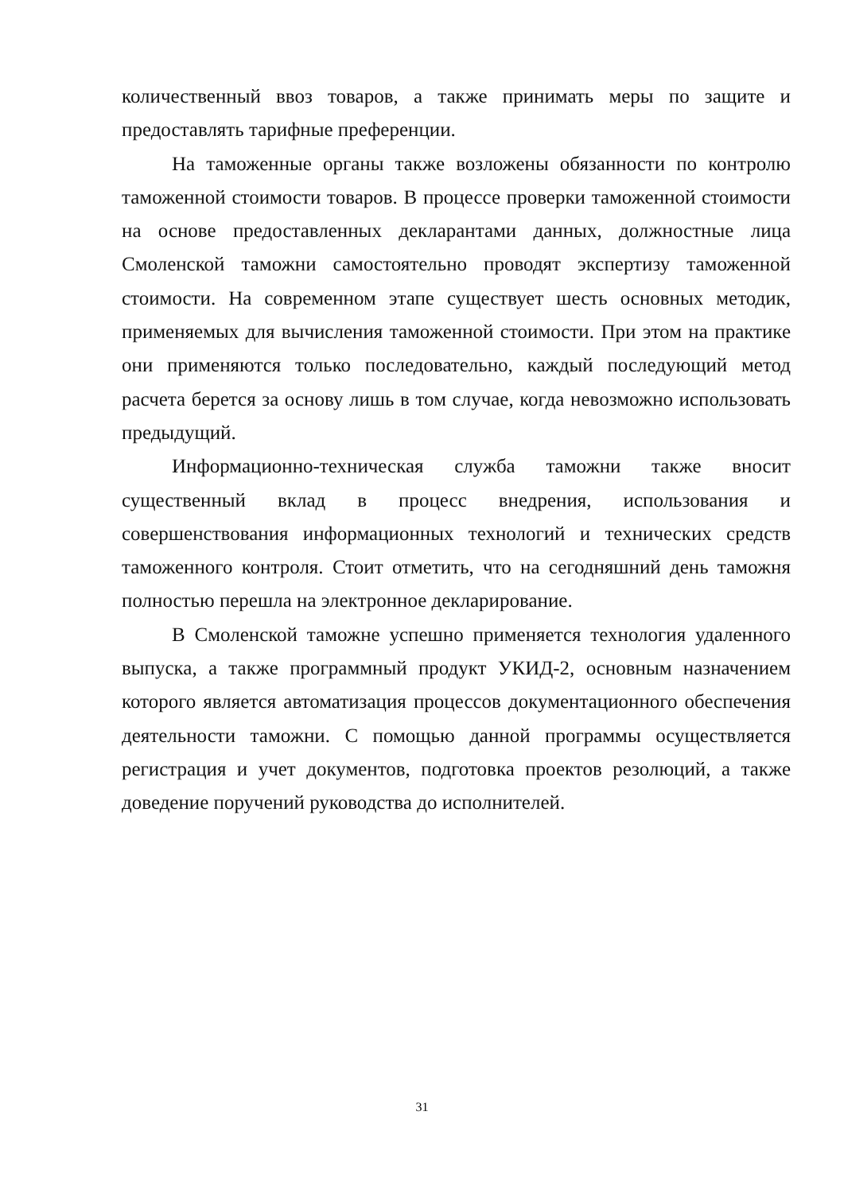количественный ввоз товаров, а также принимать меры по защите и предоставлять тарифные преференции.
На таможенные органы также возложены обязанности по контролю таможенной стоимости товаров. В процессе проверки таможенной стоимости на основе предоставленных декларантами данных, должностные лица Смоленской таможни самостоятельно проводят экспертизу таможенной стоимости. На современном этапе существует шесть основных методик, применяемых для вычисления таможенной стоимости. При этом на практике они применяются только последовательно, каждый последующий метод расчета берется за основу лишь в том случае, когда невозможно использовать предыдущий.
Информационно-техническая служба таможни также вносит существенный вклад в процесс внедрения, использования и совершенствования информационных технологий и технических средств таможенного контроля. Стоит отметить, что на сегодняшний день таможня полностью перешла на электронное декларирование.
В Смоленской таможне успешно применяется технология удаленного выпуска, а также программный продукт УКИД-2, основным назначением которого является автоматизация процессов документационного обеспечения деятельности таможни. С помощью данной программы осуществляется регистрация и учет документов, подготовка проектов резолюций, а также доведение поручений руководства до исполнителей.
31